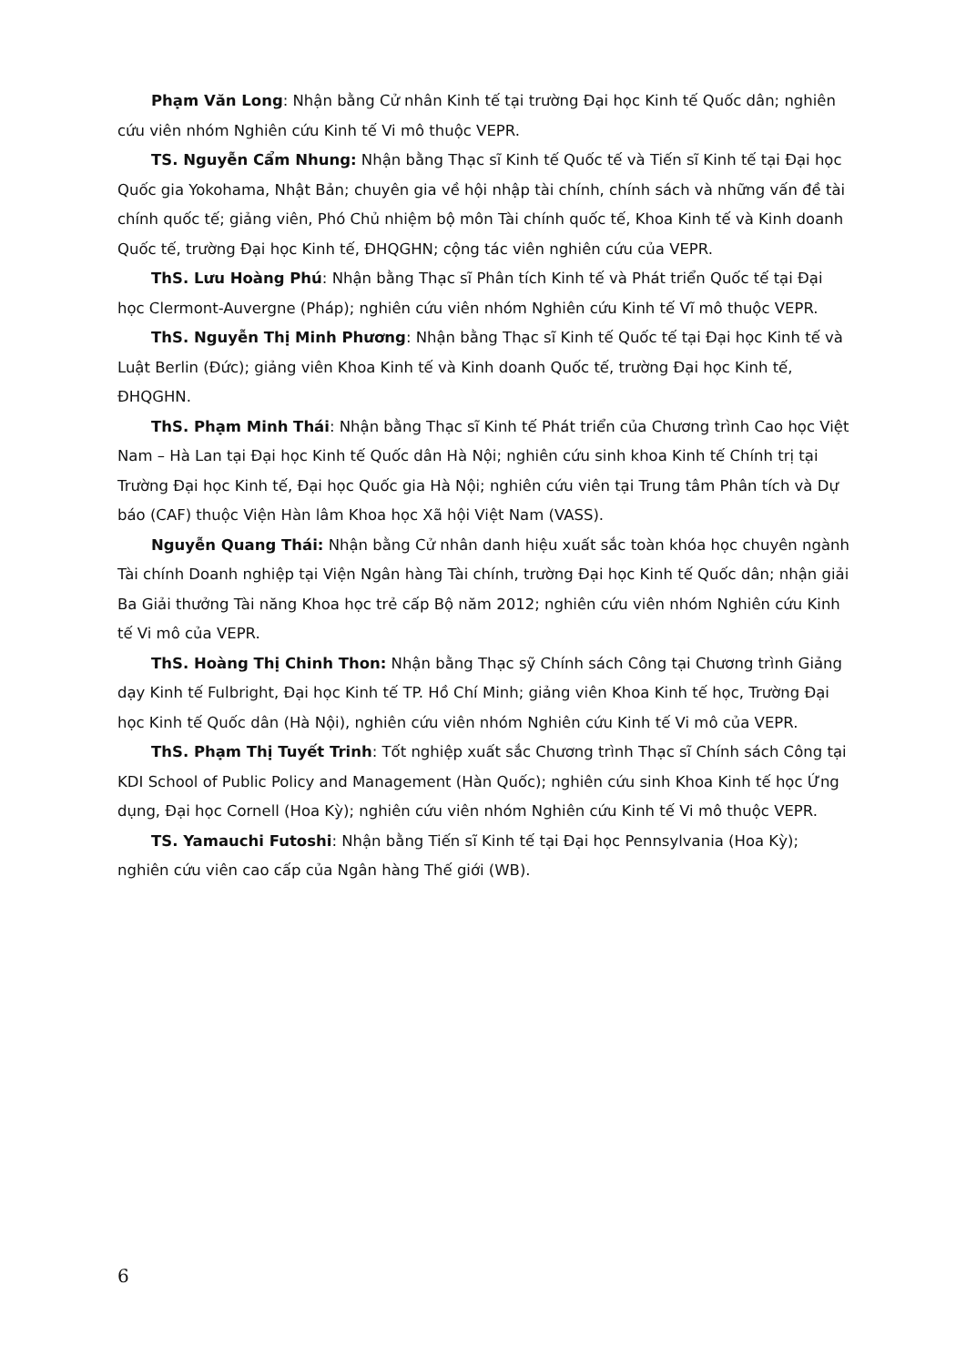Phạm Văn Long: Nhận bằng Cử nhân Kinh tế tại trường Đại học Kinh tế Quốc dân; nghiên cứu viên nhóm Nghiên cứu Kinh tế Vi mô thuộc VEPR.
TS. Nguyễn Cẩm Nhung: Nhận bằng Thạc sĩ Kinh tế Quốc tế và Tiến sĩ Kinh tế tại Đại học Quốc gia Yokohama, Nhật Bản; chuyên gia về hội nhập tài chính, chính sách và những vấn đề tài chính quốc tế; giảng viên, Phó Chủ nhiệm bộ môn Tài chính quốc tế, Khoa Kinh tế và Kinh doanh Quốc tế, trường Đại học Kinh tế, ĐHQGHN; cộng tác viên nghiên cứu của VEPR.
ThS. Lưu Hoàng Phú: Nhận bằng Thạc sĩ Phân tích Kinh tế và Phát triển Quốc tế tại Đại học Clermont-Auvergne (Pháp); nghiên cứu viên nhóm Nghiên cứu Kinh tế Vĩ mô thuộc VEPR.
ThS. Nguyễn Thị Minh Phương: Nhận bằng Thạc sĩ Kinh tế Quốc tế tại Đại học Kinh tế và Luật Berlin (Đức); giảng viên Khoa Kinh tế và Kinh doanh Quốc tế, trường Đại học Kinh tế, ĐHQGHN.
ThS. Phạm Minh Thái: Nhận bằng Thạc sĩ Kinh tế Phát triển của Chương trình Cao học Việt Nam – Hà Lan tại Đại học Kinh tế Quốc dân Hà Nội; nghiên cứu sinh khoa Kinh tế Chính trị tại Trường Đại học Kinh tế, Đại học Quốc gia Hà Nội; nghiên cứu viên tại Trung tâm Phân tích và Dự báo (CAF) thuộc Viện Hàn lâm Khoa học Xã hội Việt Nam (VASS).
Nguyễn Quang Thái: Nhận bằng Cử nhân danh hiệu xuất sắc toàn khóa học chuyên ngành Tài chính Doanh nghiệp tại Viện Ngân hàng Tài chính, trường Đại học Kinh tế Quốc dân; nhận giải Ba Giải thưởng Tài năng Khoa học trẻ cấp Bộ năm 2012; nghiên cứu viên nhóm Nghiên cứu Kinh tế Vi mô của VEPR.
ThS. Hoàng Thị Chinh Thon: Nhận bằng Thạc sỹ Chính sách Công tại Chương trình Giảng dạy Kinh tế Fulbright, Đại học Kinh tế TP. Hồ Chí Minh; giảng viên Khoa Kinh tế học, Trường Đại học Kinh tế Quốc dân (Hà Nội), nghiên cứu viên nhóm Nghiên cứu Kinh tế Vi mô của VEPR.
ThS. Phạm Thị Tuyết Trinh: Tốt nghiệp xuất sắc Chương trình Thạc sĩ Chính sách Công tại KDI School of Public Policy and Management (Hàn Quốc); nghiên cứu sinh Khoa Kinh tế học Ứng dụng, Đại học Cornell (Hoa Kỳ); nghiên cứu viên nhóm Nghiên cứu Kinh tế Vi mô thuộc VEPR.
TS. Yamauchi Futoshi: Nhận bằng Tiến sĩ Kinh tế tại Đại học Pennsylvania (Hoa Kỳ); nghiên cứu viên cao cấp của Ngân hàng Thế giới (WB).
6